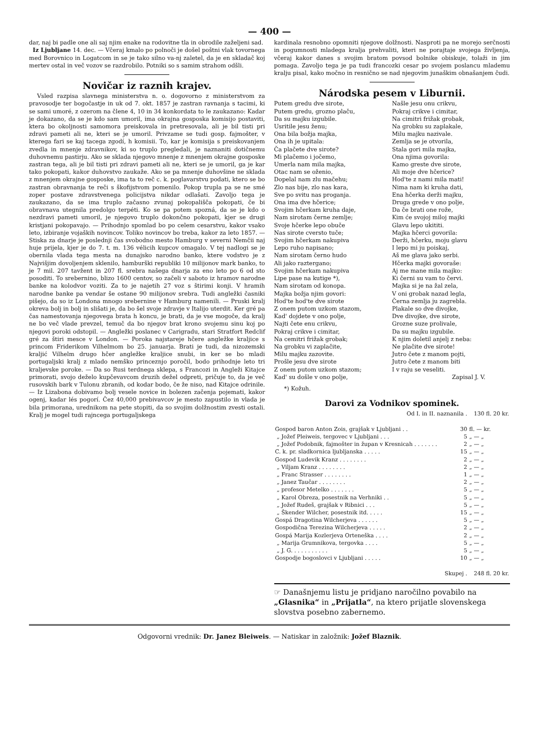— 400 —
dar, naj bi padle one ali saj njim enake na rodovitne tla in obrodile zaželjeni sad.
Iz Ljubljane 14. dec. — Včeraj kmalo po polnoči je došel poštni vlak tovornega med Borovnico in Logatcom in se je tako silno va-nj zaletel, da je en skladač koj mertev ostal in več vozov se razdrobilo. Potniki so s samim strahom odšli.
Novičar iz raznih krajev.
Vsled razpisa slavnega ministerstva n. o. dogovorno z ministerstvom za pravosodje ter bogočastje in uk od 7. okt. 1857 je zastran ravnanja s tacimi, ki se sami umoré, z ozerom na člene 4, 10 in 34 konkordata to le zaukazano: Kadar je dokazano, da se je kdo sam umoril, ima okrajna gosposka komisijo postaviti, ktera bo okoljnosti samomora preiskovala in pretresovala, ali je bil tisti pri zdravi pameti ali ne, kteri se je umoril. Privzame se tudi gosp. fajmošter, v kterega fari se kaj tacega zgodí, h komisii. To, kar je komisija s preiskovanjem zvedla in mnenje zdravnikov, ki so truplo pregledali, je naznaniti dotičnemu duhovnemu pastirju. Ako se sklada njegovo mnenje z mnenjem okrajne gosposke zastran tega, ali je bil tisti pri zdravi pameti ali ne, kteri se je umoril, ga je kar tako pokopati, kakor duhovstvo zaukaže. Ako se pa mnenje duhovšine ne sklada z mnenjem okrajne gosposke, ima ta to reč c. k. poglavarstvu podati, ktero se bo zastran obravnanja te reči s škofijstvom pomenilo. Pokop trupla pa se ne smé zoper postave zdravstvenega policijstva nikdar odlašati. Zavoljo tega je zaukazano, da se ima truplo začasno zvunaj pokopališča pokopati, če bi obravnava utegnila predolgo terpéti. Ko se pa potem spozná, da se je kdo o nezdravi pameti umoril, je njegovo truplo dokončno pokopati, kjer se drugi kristjani pokopavajo. — Prihodnjo spomlad bo po celem cesarstvu, kakor vsako leto, izbiranje vojaških novincov. Toliko novincov bo treba, kakor za leto 1857. — Stiska za dnarje je poslednji čas svobodno mesto Hamburg v severni Nemčii naj huje prijela, kjer je do 7. t. m. 136 vélicih kupcov omagalo. V tej nadlogi se je obernila vlada tega mesta na dunajsko narodno banko, ktere vodstvo je z Najvišjim dovoljenjem sklenilo, hamburški republiki 10 milijonov mark banko, to je 7 mil. 207 tavžent in 207 fl. srebra našega dnarja za eno leto po 6 od sto posoditi. To srebernino, blizo 1600 centov, so začeli v saboto iz hramov narodne banke na kolodvor voziti. Za to je najetih 27 voz s štirimi konji. V hramih narodne banke pa vendar še ostane 90 milijonov srebra. Tudi angležki časniki pišejo, da so iz Londona mnogo srebernine v Hamburg namenili. — Pruski kralj okreva bolj in bolj in slišati je, da bo šel svoje zdravje v Italijo uterdit. Ker gré pa čas namestovanja njegovega brata h koncu, je brati, da je vse mogoče, da kralj ne bo več vlade prevzel, temuč da bo njegov brat krono svojemu sinu koj po njegovi poroki odstopil. — Angležki poslanec v Carigradu, stari Stratfort Redclif gré za štiri mesce v London. — Poroka najstareje hčere angležke kraljice s princom Friderikom Vilhelmom bo 25. januarja. Brati je tudi, da nizozemski kraljić Vilhelm drugo hčer angležke kraljice snubi, in ker se bo mladi portugaljski kralj z mlado nemško princeznjo poročil, bodo prihodnje leto tri kraljevske poroke. — Da so Rusi terdnega sklepa, s Francozi in Angleži Kitajce primorati, svojo deželo kupčevavcom druzih dežel odpreti, pričuje to, da je več rusovskih bark v Tulonu zbranih, od kodar bodo, če že niso, nad Kitajce odrinile. — Iz Lizabona dobivamo bolj vesele novice in bolezen začenja pojemati, kakor ogenj, kadar lés pogorí. Čez 40,000 prebivavcov je mesto zapustilo in vlada je bila primorana, urednikom na pete stopiti, da so svojim dolžnostim zvesti ostali. Kralj je mogel tudi rajncega portugaljskega
kardinala resnobno opomniti njegove dolžnosti. Nasproti pa ne morejo serčnosti in pogumnosti mladega kralja prehvaliti, kteri ne porajtaje svojega življenja, včeraj kakor danes s svojim bratom povsod bolnike obiskuje, tolaži in jim pomaga. Zavoljo tega je pa tudi francozki cesar po svojem poslancu mlademu kralju pisal, kako močno in resnično se nad njegovim junaškim obnašanjem čudi.
Národska pesem v Liburnii.
Putem gredu dve sirote,
Putem gredu, grozno plaču,
Da su majku izgubile.
Usritile jesu ženu;
Ona bila božja majka,
Ona ih je upitala:
Ča plačete dve sirote?
Mi plačemo i jočemo,
Umerla nam mila majka,
Otac nam se oženio,
Dopelal nam zlu mačehu;
Zlo nas bije, zlo nas kara,
Sve po svitu nas proganja.
Ona ima dve hčerice;
Svojim hčerkam kruha daje,
Nam sirotam černe zemlje;
Svoje hčerke lepo obuče
Nas sirote cversto tuče;
Svojim hčerkam nakupiva
Lepo ruho napisano;
Nam sirotam černo hudo
Ali jako raztergano;
Svojim hčerkam nakupiva
Lipe pase na kutige *),
Nam sirotam od konopa.
Majka božja njim govori:
Hod'te hod'te dve sirote
Z onem putom uzkom stazom,
Kad' dojdete v ono polje,
Najti čete enu crikvu,
Pokraj crikve i cimitar,
Na cemitri frižak grobak;
Na grobku vi zaplačite,
Milu majku zazovite.
Prošle jesu dve sirote
Z onem putom uzkom stazom;
Kad' su došle v ono polje,
Našle jesu onu crikvu,
Pokraj crikve i cimitar,
Na cimitri frižak grobak,
Na grobku su zaplakale,
Milu majku nazivale.
Zemlja se je otvorila,
Stala gori mila majka,
Ona njima govorila:
Kamo greste dve sirote,
Ali moje dve hčerice?
Hod'te z nami mila mati!
Nima nam ki kruha dati,
Ena hčerka derži majku,
Druga grede v ono polje,
Da če brati one rože,
Kim će svojoj miloj majki
Glavu lepo ukititi.
Majka hčerci govorila:
Derži, hčerku, moju glavu
I lepo mi ju poiskaj,
Aš me glava jako serbi.
Hčerka majki govoraše:
Aj me mane mila majko:
Ki černi su vam to červi.
Majka si je na žal zela,
V oni grobak nazad legla,
Černa zemlja ju zagrebla.
Plakale so dve divojke,
Dve divojke, dve sirote,
Grozne suze prolivale,
Da su majku izgubile.
K njim doletil anjelj z neba:
Ne plačite dve sirote!
Jutro čete z manom pojti,
Jutro čete z manom biti
I v raju se veseliti.
Zapisal J. V.
*) Kožuh.
Darovi za Vodnikov spominek.
| Od I. in II. naznanila . | | 130 fl. 20 kr. |
| Gospod baron Anton Zois, grajšak v Ljubljani . . | 30 | fl. — kr. |
| „ Jožef Pleiweis, tergovec v Ljubljani . . . | 5 | „ — „ |
| „ Jožef Podobnik, fajmošter in župan v Kresnicah . . . . . . . | 2 | „ — „ |
| C. k. pr. sladkornica ljubljanska . . . . . | 15 | „ — „ |
| Gospod Ludevik Kranz . . . . . . . . | 2 | „ — „ |
| „ Viljam Kranz . . . . . . . . | 2 | „ — „ |
| „ Franc Strasser . . . . . . . . | 1 | „ — „ |
| „ Janez Taučar . . . . . . . . | 2 | „ — „ |
| „ profesor Metelko . . . . . . . | 5 | „ — „ |
| „ Karol Obreza, posestnik na Verhniki . . | 5 | „ — „ |
| „ Jožef Rudeš, grajšak v Ribnici . . . | 5 | „ — „ |
| „ Škender Wilcher, posestnik itd. . . . . | 15 | „ — „ |
| Gospá Dragotina Wilcherjeva . . . . . . | 5 | „ — „ |
| Gospodična Terezina Wilcherjeva . . . . . | 2 | „ — „ |
| Gospá Marija Kozlerjeva Orteneška . . . . | 2 | „ — „ |
| „ Marija Grumnikova, tergovka . . . . | 5 | „ — „ |
| „ J. G. . . . . . . . . . . | 5 | „ — „ |
| Gospodje bogoslovci v Ljubljani . . . . . | 10 | „ — „ |
| Skupej . | | 248 fl. 20 kr. |
☞ Današnjemu listu je pridjano naročilno povabilo na „Glasnika“ in „Prijatla“, na ktero prijatle slovenskega slovstva posebno zabernemo.
Odgovorni vrednik: Dr. Janez Bleiweis. — Natiskar in založnik: Jožef Blaznik.